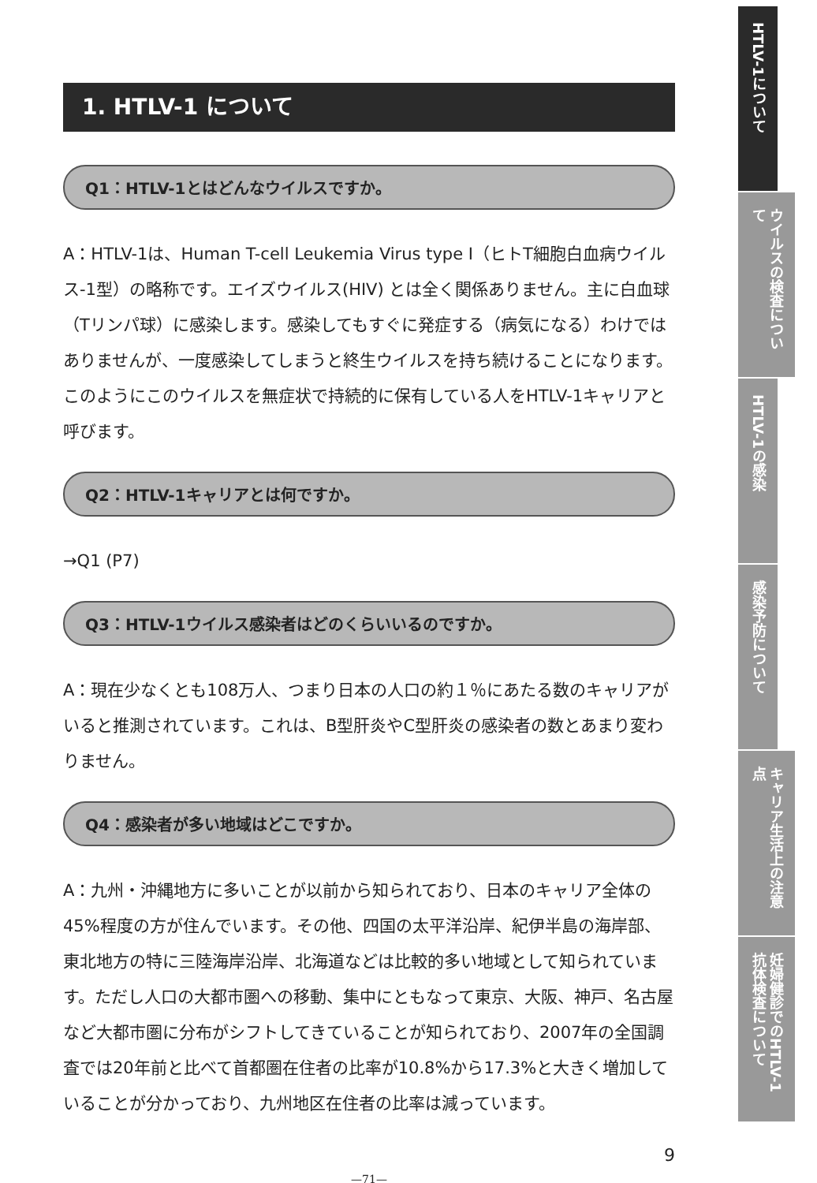1. HTLV-1 について
Q1：HTLV-1とはどんなウイルスですか。
A：HTLV-1は、Human T-cell Leukemia Virus type Ⅰ（ヒトT細胞白血病ウイルス-1型）の略称です。エイズウイルス(HIV) とは全く関係ありません。主に白血球（Tリンパ球）に感染します。感染してもすぐに発症する（病気になる）わけではありませんが、一度感染してしまうと終生ウイルスを持ち続けることになります。このようにこのウイルスを無症状で持続的に保有している人をHTLV-1キャリアと呼びます。
Q2：HTLV-1キャリアとは何ですか。
→Q1 (P7)
Q3：HTLV-1ウイルス感染者はどのくらいいるのですか。
A：現在少なくとも108万人、つまり日本の人口の約１％にあたる数のキャリアがいると推測されています。これは、B型肝炎やC型肝炎の感染者の数とあまり変わりません。
Q4：感染者が多い地域はどこですか。
A：九州・沖縄地方に多いことが以前から知られており、日本のキャリア全体の45%程度の方が住んでいます。その他、四国の太平洋沿岸、紀伊半島の海岸部、東北地方の特に三陸海岸沿岸、北海道などは比較的多い地域として知られています。ただし人口の大都市圏への移動、集中にともなって東京、大阪、神戸、名古屋など大都市圏に分布がシフトしてきていることが知られており、2007年の全国調査では20年前と比べて首都圏在住者の比率が10.8%から17.3%と大きく増加していることが分かっており、九州地区在住者の比率は減っています。
9
—71—
HTLV-1について
ウイルスの検査について
HTLV-1の感染
感染予防について
キャリア生活上の注意点
妊婦健診でのHTLV-1抗体検査について